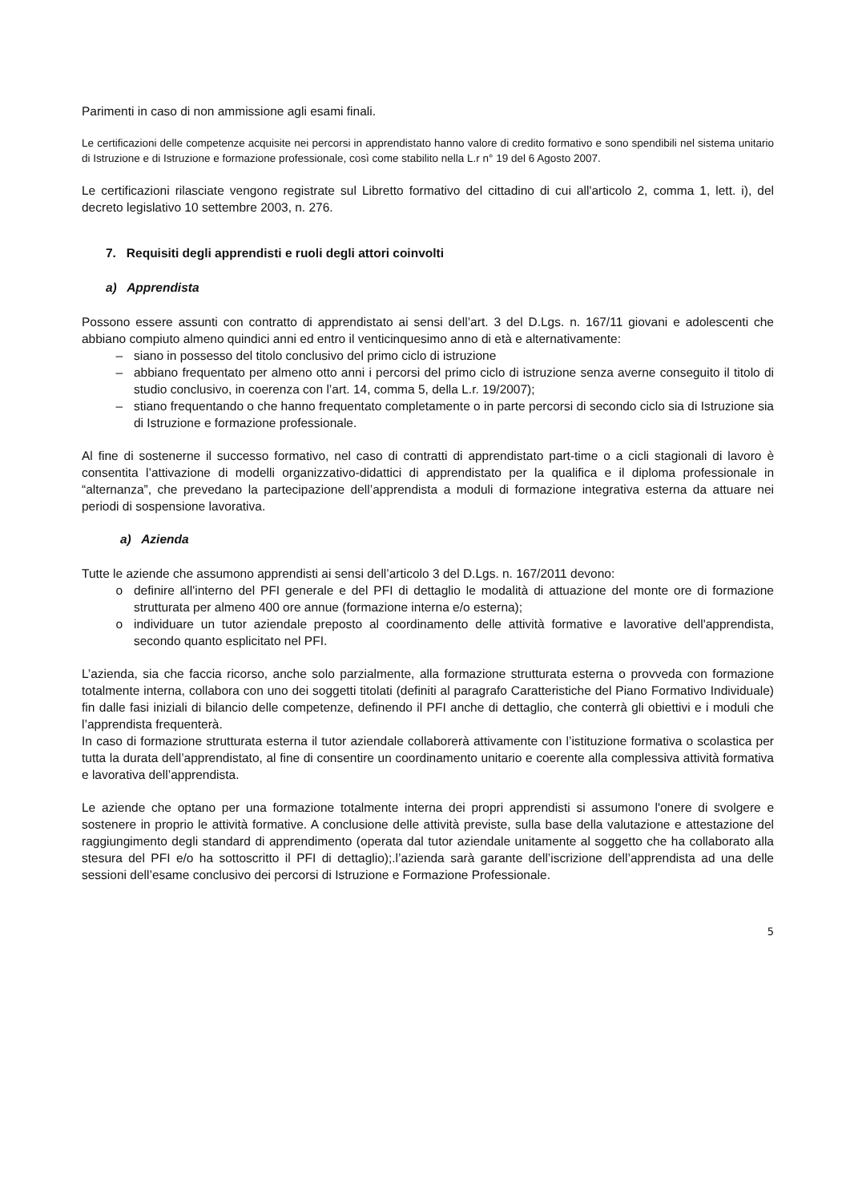Parimenti in caso di non ammissione agli esami finali.
Le certificazioni delle competenze acquisite nei percorsi in apprendistato hanno valore di credito formativo e sono spendibili nel sistema unitario di Istruzione e di Istruzione e formazione professionale, così come stabilito nella L.r n° 19 del 6 Agosto 2007.
Le certificazioni rilasciate vengono registrate sul Libretto formativo del cittadino di cui all'articolo 2, comma 1, lett. i), del decreto legislativo 10 settembre 2003, n. 276.
7. Requisiti degli apprendisti e ruoli degli attori coinvolti
a) Apprendista
Possono essere assunti con contratto di apprendistato ai sensi dell’art. 3 del D.Lgs. n. 167/11 giovani e adolescenti che abbiano compiuto almeno quindici anni ed entro il venticinquesimo anno di età e alternativamente:
– siano in possesso del titolo conclusivo del primo ciclo di istruzione
– abbiano frequentato per almeno otto anni i percorsi del primo ciclo di istruzione senza averne conseguito il titolo di studio conclusivo, in coerenza con l’art. 14, comma 5, della L.r. 19/2007);
– stiano frequentando o che hanno frequentato completamente o in parte percorsi di secondo ciclo sia di Istruzione sia di Istruzione e formazione professionale.
Al fine di sostenerne il successo formativo, nel caso di contratti di apprendistato part-time o a cicli stagionali di lavoro è consentita l’attivazione di modelli organizzativo-didattici di apprendistato per la qualifica e il diploma professionale in “alternanza”, che prevedano la partecipazione dell’apprendista a moduli di formazione integrativa esterna da attuare nei periodi di sospensione lavorativa.
a) Azienda
Tutte le aziende che assumono apprendisti ai sensi dell’articolo 3 del D.Lgs. n. 167/2011 devono:
o definire all'interno del PFI generale e del PFI di dettaglio le modalità di attuazione del monte ore di formazione strutturata per almeno 400 ore annue (formazione interna e/o esterna);
o individuare un tutor aziendale preposto al coordinamento delle attività formative e lavorative dell'apprendista, secondo quanto esplicitato nel PFI.
L’azienda, sia che faccia ricorso, anche solo parzialmente, alla formazione strutturata esterna o provveda con formazione totalmente interna, collabora con uno dei soggetti titolati (definiti al paragrafo Caratteristiche del Piano Formativo Individuale) fin dalle fasi iniziali di bilancio delle competenze, definendo il PFI anche di dettaglio, che conterrà gli obiettivi e i moduli che l’apprendista frequenterà.
In caso di formazione strutturata esterna il tutor aziendale collaborerà attivamente con l’istituzione formativa o scolastica per tutta la durata dell’apprendistato, al fine di consentire un coordinamento unitario e coerente alla complessiva attività formativa e lavorativa dell’apprendista.
Le aziende che optano per una formazione totalmente interna dei propri apprendisti si assumono l'onere di svolgere e sostenere in proprio le attività formative. A conclusione delle attività previste, sulla base della valutazione e attestazione del raggiungimento degli standard di apprendimento (operata dal tutor aziendale unitamente al soggetto che ha collaborato alla stesura del PFI e/o ha sottoscritto il PFI di dettaglio);.l’azienda sarà garante dell’iscrizione dell’apprendista ad una delle sessioni dell’esame conclusivo dei percorsi di Istruzione e Formazione Professionale.
5